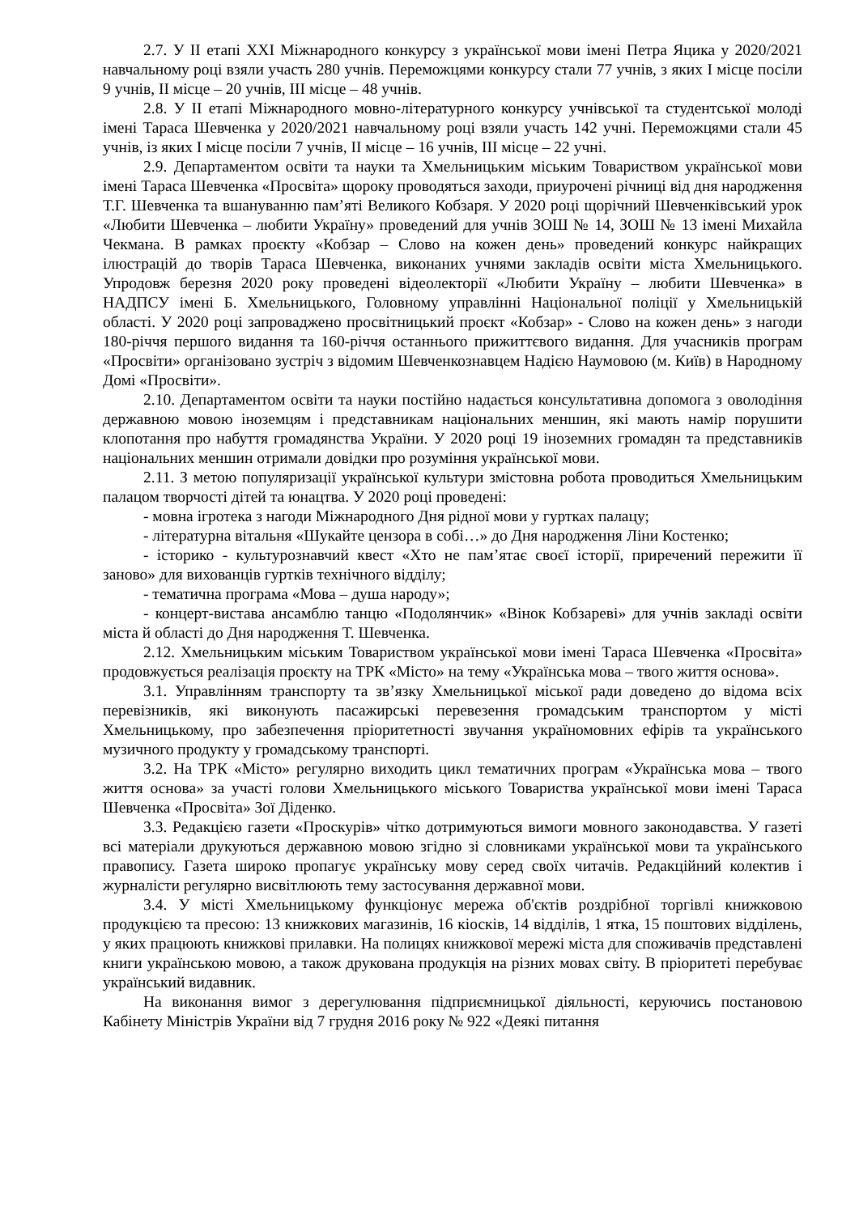2.7. У ІІ етапі ХХІ Міжнародного конкурсу з української мови імені Петра Яцика у 2020/2021 навчальному році взяли участь 280 учнів. Переможцями конкурсу стали 77 учнів, з яких І місце посіли 9 учнів, ІІ місце – 20 учнів, ІІІ місце – 48 учнів.
2.8. У ІІ етапі Міжнародного мовно-літературного конкурсу учнівської та студентської молоді імені Тараса Шевченка у 2020/2021 навчальному році взяли участь 142 учні. Переможцями стали 45 учнів, із яких І місце посіли 7 учнів, ІІ місце – 16 учнів, ІІІ місце – 22 учні.
2.9. Департаментом освіти та науки та Хмельницьким міським Товариством української мови імені Тараса Шевченка «Просвіта» щороку проводяться заходи, приурочені річниці від дня народження Т.Г. Шевченка та вшануванню пам’яті Великого Кобзаря. У 2020 році щорічний Шевченківський урок «Любити Шевченка – любити Україну» проведений для учнів ЗОШ № 14, ЗОШ № 13 імені Михайла Чекмана. В рамках проєкту «Кобзар – Слово на кожен день» проведений конкурс найкращих ілюстрацій до творів Тараса Шевченка, виконаних учнями закладів освіти міста Хмельницького. Упродовж березня 2020 року проведені відеолекторії «Любити Україну – любити Шевченка» в НАДПСУ імені Б. Хмельницького, Головному управлінні Національної поліції у Хмельницькій області. У 2020 році запроваджено просвітницький проєкт «Кобзар» - Слово на кожен день» з нагоди 180-річчя першого видання та 160-річчя останнього прижиттєвого видання. Для учасників програм «Просвіти» організовано зустріч з відомим Шевченкознавцем Надією Наумовою (м. Київ) в Народному Домі «Просвіти».
2.10. Департаментом освіти та науки постійно надається консультативна допомога з оволодіння державною мовою іноземцям і представникам національних меншин, які мають намір порушити клопотання про набуття громадянства України. У 2020 році 19 іноземних громадян та представників національних меншин отримали довідки про розуміння української мови.
2.11. З метою популяризації української культури змістовна робота проводиться Хмельницьким палацом творчості дітей та юнацтва. У 2020 році проведені:
- мовна ігротека з нагоди Міжнародного Дня рідної мови у гуртках палацу;
- літературна вітальня «Шукайте цензора в собі…» до Дня народження Ліни Костенко;
- історико - культурознавчий квест «Хто не пам’ятає своєї історії, приречений пережити її заново» для вихованців гуртків технічного відділу;
- тематична програма «Мова – душа народу»;
- концерт-вистава ансамблю танцю «Подолянчик» «Вінок Кобзареві» для учнів закладі освіти міста й області до Дня народження Т. Шевченка.
2.12. Хмельницьким міським Товариством української мови імені Тараса Шевченка «Просвіта» продовжується реалізація проєкту на ТРК «Місто» на тему «Українська мова – твого життя основа».
3.1. Управлінням транспорту та зв’язку Хмельницької міської ради доведено до відома всіх перевізників, які виконують пасажирські перевезення громадським транспортом у місті Хмельницькому, про забезпечення пріоритетності звучання україномовних ефірів та українського музичного продукту у громадському транспорті.
3.2. На ТРК «Місто» регулярно виходить цикл тематичних програм «Українська мова – твого життя основа» за участі голови Хмельницького міського Товариства української мови імені Тараса Шевченка «Просвіта» Зої Діденко.
3.3. Редакцією газети «Проскурів» чітко дотримуються вимоги мовного законодавства. У газеті всі матеріали друкуються державною мовою згідно зі словниками української мови та українського правопису. Газета широко пропагує українську мову серед своїх читачів. Редакційний колектив і журналісти регулярно висвітлюють тему застосування державної мови.
3.4. У місті Хмельницькому функціонує мережа об'єктів роздрібної торгівлі книжковою продукцією та пресою: 13 книжкових магазинів, 16 кіосків, 14 відділів, 1 ятка, 15 поштових відділень, у яких працюють книжкові прилавки. На полицях книжкової мережі міста для споживачів представлені книги українською мовою, а також друкована продукція на різних мовах світу. В пріоритеті перебуває український видавник.
На виконання вимог з дерегулювання підприємницької діяльності, керуючись постановою Кабінету Міністрів України від 7 грудня 2016 року № 922 «Деякі питання